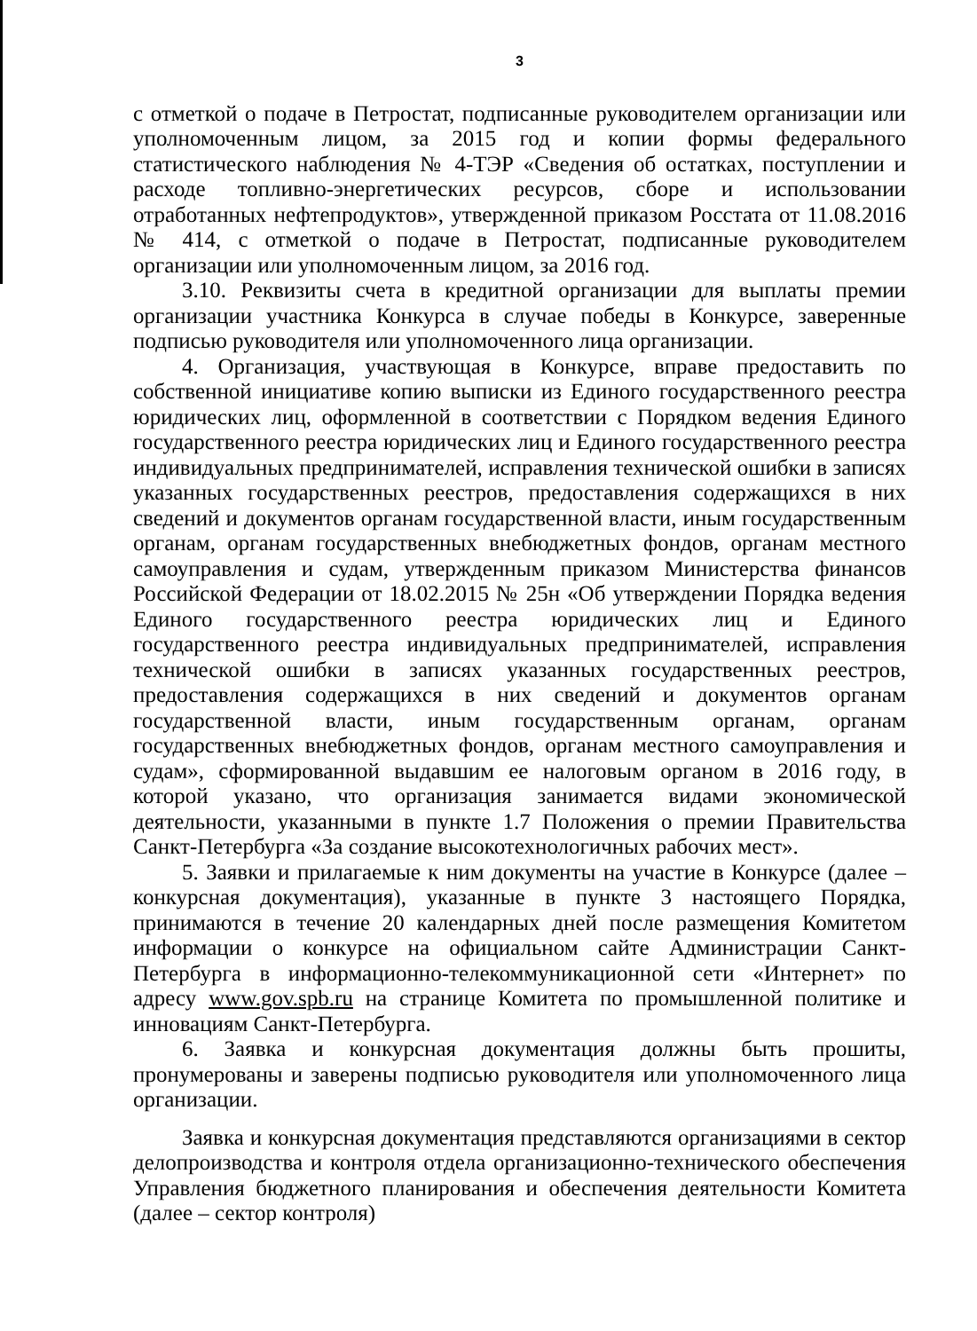3
с отметкой о подаче в Петростат, подписанные руководителем организации или уполномоченным лицом, за 2015 год и копии формы федерального статистического наблюдения № 4-ТЭР «Сведения об остатках, поступлении и расходе топливно-энергетических ресурсов, сборе и использовании отработанных нефтепродуктов», утвержденной приказом Росстата от 11.08.2016 № 414, с отметкой о подаче в Петростат, подписанные руководителем организации или уполномоченным лицом, за 2016 год.
3.10. Реквизиты счета в кредитной организации для выплаты премии организации участника Конкурса в случае победы в Конкурсе, заверенные подписью руководителя или уполномоченного лица организации.
4. Организация, участвующая в Конкурсе, вправе предоставить по собственной инициативе копию выписки из Единого государственного реестра юридических лиц, оформленной в соответствии с Порядком ведения Единого государственного реестра юридических лиц и Единого государственного реестра индивидуальных предпринимателей, исправления технической ошибки в записях указанных государственных реестров, предоставления содержащихся в них сведений и документов органам государственной власти, иным государственным органам, органам государственных внебюджетных фондов, органам местного самоуправления и судам, утвержденным приказом Министерства финансов Российской Федерации от 18.02.2015 № 25н «Об утверждении Порядка ведения Единого государственного реестра юридических лиц и Единого государственного реестра индивидуальных предпринимателей, исправления технической ошибки в записях указанных государственных реестров, предоставления содержащихся в них сведений и документов органам государственной власти, иным государственным органам, органам государственных внебюджетных фондов, органам местного самоуправления и судам», сформированной выдавшим ее налоговым органом в 2016 году, в которой указано, что организация занимается видами экономической деятельности, указанными в пункте 1.7 Положения о премии Правительства Санкт-Петербурга «За создание высокотехнологичных рабочих мест».
5. Заявки и прилагаемые к ним документы на участие в Конкурсе (далее – конкурсная документация), указанные в пункте 3 настоящего Порядка, принимаются в течение 20 календарных дней после размещения Комитетом информации о конкурсе на официальном сайте Администрации Санкт-Петербурга в информационно-телекоммуникационной сети «Интернет» по адресу www.gov.spb.ru на странице Комитета по промышленной политике и инновациям Санкт-Петербурга.
6. Заявка и конкурсная документация должны быть прошиты, пронумерованы и заверены подписью руководителя или уполномоченного лица организации.
Заявка и конкурсная документация представляются организациями в сектор делопроизводства и контроля отдела организационно-технического обеспечения Управления бюджетного планирования и обеспечения деятельности Комитета (далее – сектор контроля)